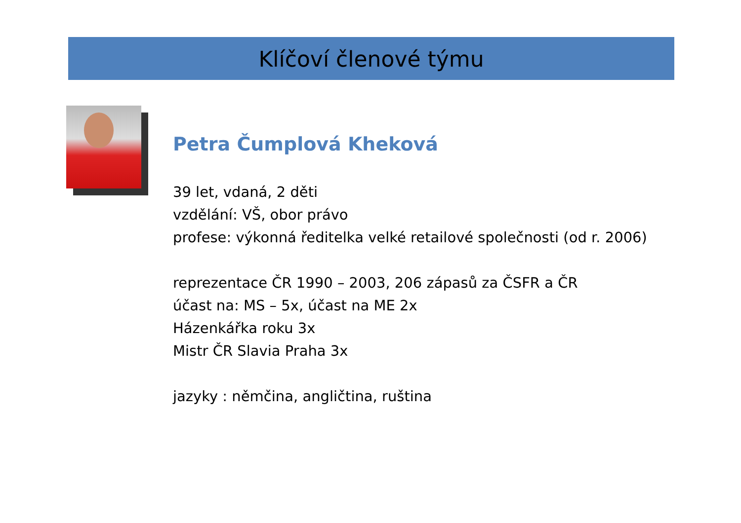Klíčoví členové týmu
Petra Čumplová Kheková
39 let, vdaná, 2 děti
vzdělání: VŠ, obor právo
profese: výkonná ředitelka velké retailové společnosti (od r. 2006)
reprezentace ČR 1990 – 2003, 206 zápasů za ČSFR a ČR
účast na: MS – 5x, účast na ME 2x
Házenkářka roku 3x
Mistr ČR Slavia Praha 3x
jazyky : němčina, angličtina, ruština